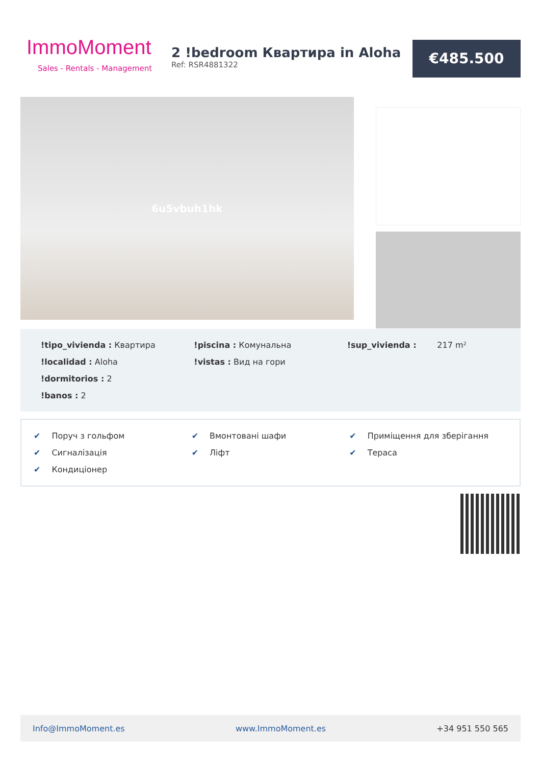ImmoMoment
Sales - Rentals - Management
2 !bedroom Квартира in Aloha
Ref: RSR4881322
€485.500
6u5vbuh1hk
!tipo_vivienda : Квартира
!piscina : Комунальна
!sup_vivienda : 217 m²
!localidad : Aloha
!vistas : Вид на гори
!dormitorios : 2
!banos : 2
✔ Поруч з гольфом
✔ Вмонтовані шафи
✔ Приміщення для зберігання
✔ Сигналізація
✔ Ліфт
✔ Тераса
✔ Кондиціонер
Info@ImmoMoment.es www.ImmoMoment.es +34 951 550 565